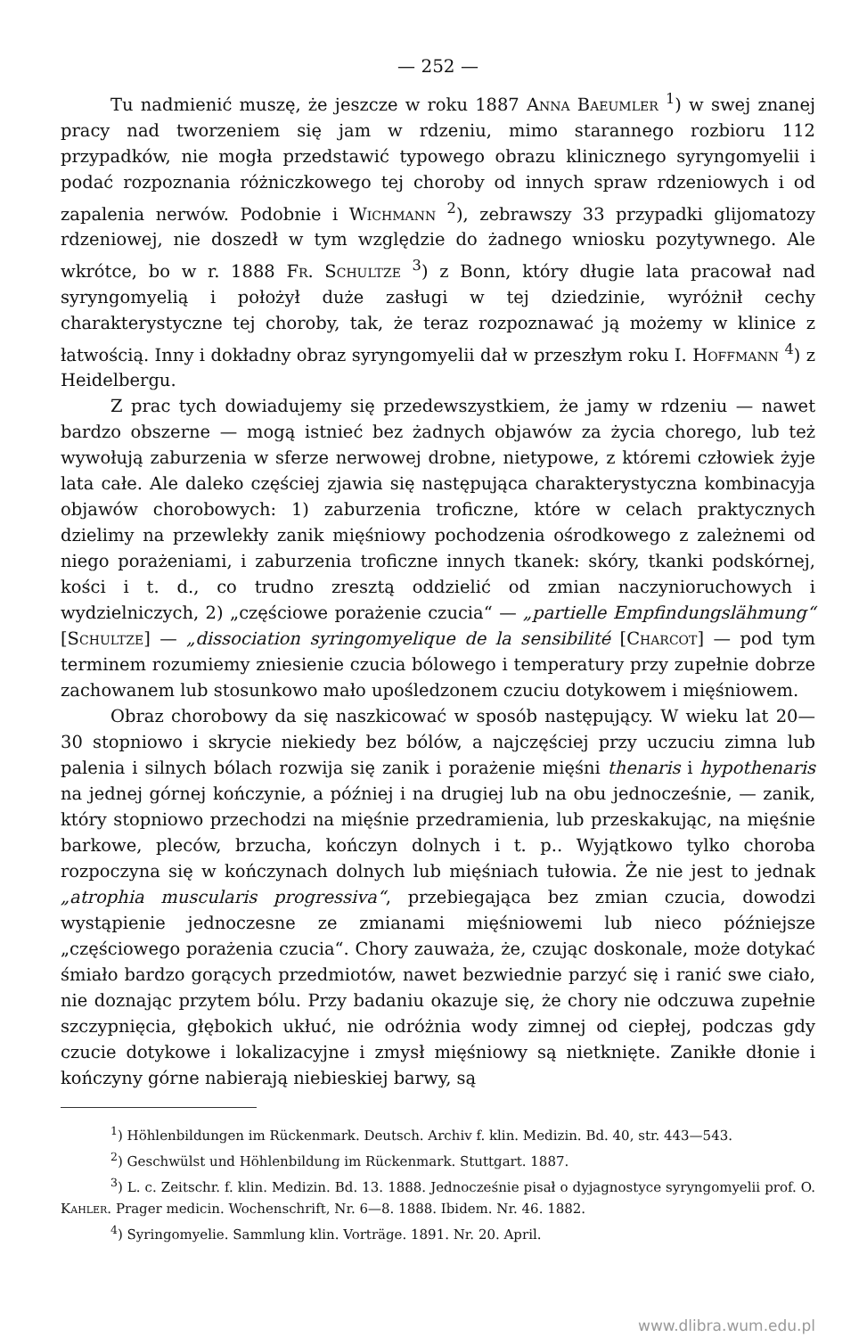— 252 —
Tu nadmienić muszę, że jeszcze w roku 1887 Anna Baeumler <sup>1</sup>) w swej znanej pracy nad tworzeniem się jam w rdzeniu, mimo starannego rozbioru 112 przypadków, nie mogła przedstawić typowego obrazu klinicznego syryngomyelii i podać rozpoznania różniczkowego tej choroby od innych spraw rdzeniowych i od zapalenia nerwów. Podobnie i Wichmann <sup>2</sup>), zebrawszy 33 przypadki glijomatozy rdzeniowej, nie doszedł w tym względzie do żadnego wniosku pozytywnego. Ale wkrótce, bo w r. 1888 Fr. Schultze <sup>3</sup>) z Bonn, który długie lata pracował nad syryngomyelią i położył duże zasługi w tej dziedzinie, wyróżnił cechy charakterystyczne tej choroby, tak, że teraz rozpoznawać ją możemy w klinice z łatwością. Inny i dokładny obraz syryngomyelii dał w przeszłym roku I. Hoffmann <sup>4</sup>) z Heidelbergu.
Z prac tych dowiadujemy się przedewszystkiem, że jamy w rdzeniu — nawet bardzo obszerne — mogą istnieć bez żadnych objawów za życia chorego, lub też wywołują zaburzenia w sferze nerwowej drobne, nietypowe, z któremi człowiek żyje lata całe. Ale daleko częściej zjawia się następująca charakterystyczna kombinacyja objawów chorobowych: 1) zaburzenia troficzne, które w celach praktycznych dzielimy na przewlekły zanik mięśniowy pochodzenia ośrodkowego z zależnemi od niego porażeniami, i zaburzenia troficzne innych tkanek: skóry, tkanki podskórnej, kości i t. d., co trudno zresztą oddzielić od zmian naczynioruchowych i wydzielniczych, 2) „częściowe porażenie czucia“ — „partielle Empfindungslähmung“ [Schultze] — „dissociation syringomyelique de la sensibilité [Charcot] — pod tym terminem rozumiemy zniesienie czucia bólowego i temperatury przy zupełnie dobrze zachowanem lub stosunkowo mało upośledzonem czuciu dotykowem i mięśniowem.
Obraz chorobowy da się naszkicować w sposób następujący. W wieku lat 20—30 stopniowo i skrycie niekiedy bez bólów, a najczęściej przy uczuciu zimna lub palenia i silnych bólach rozwija się zanik i porażenie mięśni thenaris i hypothenaris na jednej górnej kończynie, a później i na drugiej lub na obu jednocześnie, — zanik, który stopniowo przechodzi na mięśnie przedramienia, lub przeskakując, na mięśnie barkowe, pleców, brzucha, kończyn dolnych i t. p.. Wyjątkowo tylko choroba rozpoczyna się w kończynach dolnych lub mięśniach tułowia. Że nie jest to jednak „atrophia muscularis progressiva“, przebiegająca bez zmian czucia, dowodzi wystąpienie jednoczesne ze zmianami mięśniowemi lub nieco późniejsze „częściowego porażenia czucia“. Chory zauważa, że, czując doskonale, może dotykać śmiało bardzo gorących przedmiotów, nawet bezwiednie parzyć się i ranić swe ciało, nie doznając przytem bólu. Przy badaniu okazuje się, że chory nie odczuwa zupełnie szczypnięcia, głębokich ukłuć, nie odróżnia wody zimnej od ciepłej, podczas gdy czucie dotykowe i lokalizacyjne i zmysł mięśniowy są nietknięte. Zanikłe dłonie i kończyny górne nabierają niebieskiej barwy, są
<sup>1</sup>) Höhlenbildungen im Rückenmark. Deutsch. Archiv f. klin. Medizin. Bd. 40, str. 443—543.
<sup>2</sup>) Geschwülst und Höhlenbildung im Rückenmark. Stuttgart. 1887.
<sup>3</sup>) L. c. Zeitschr. f. klin. Medizin. Bd. 13. 1888. Jednocześnie pisał o dyjagnostyce syryngomyelii prof. O. Kahler. Prager medicin. Wochenschrift, Nr. 6—8. 1888. Ibidem. Nr. 46. 1882.
<sup>4</sup>) Syringomyelie. Sammlung klin. Vorträge. 1891. Nr. 20. April.
www.dlibra.wum.edu.pl